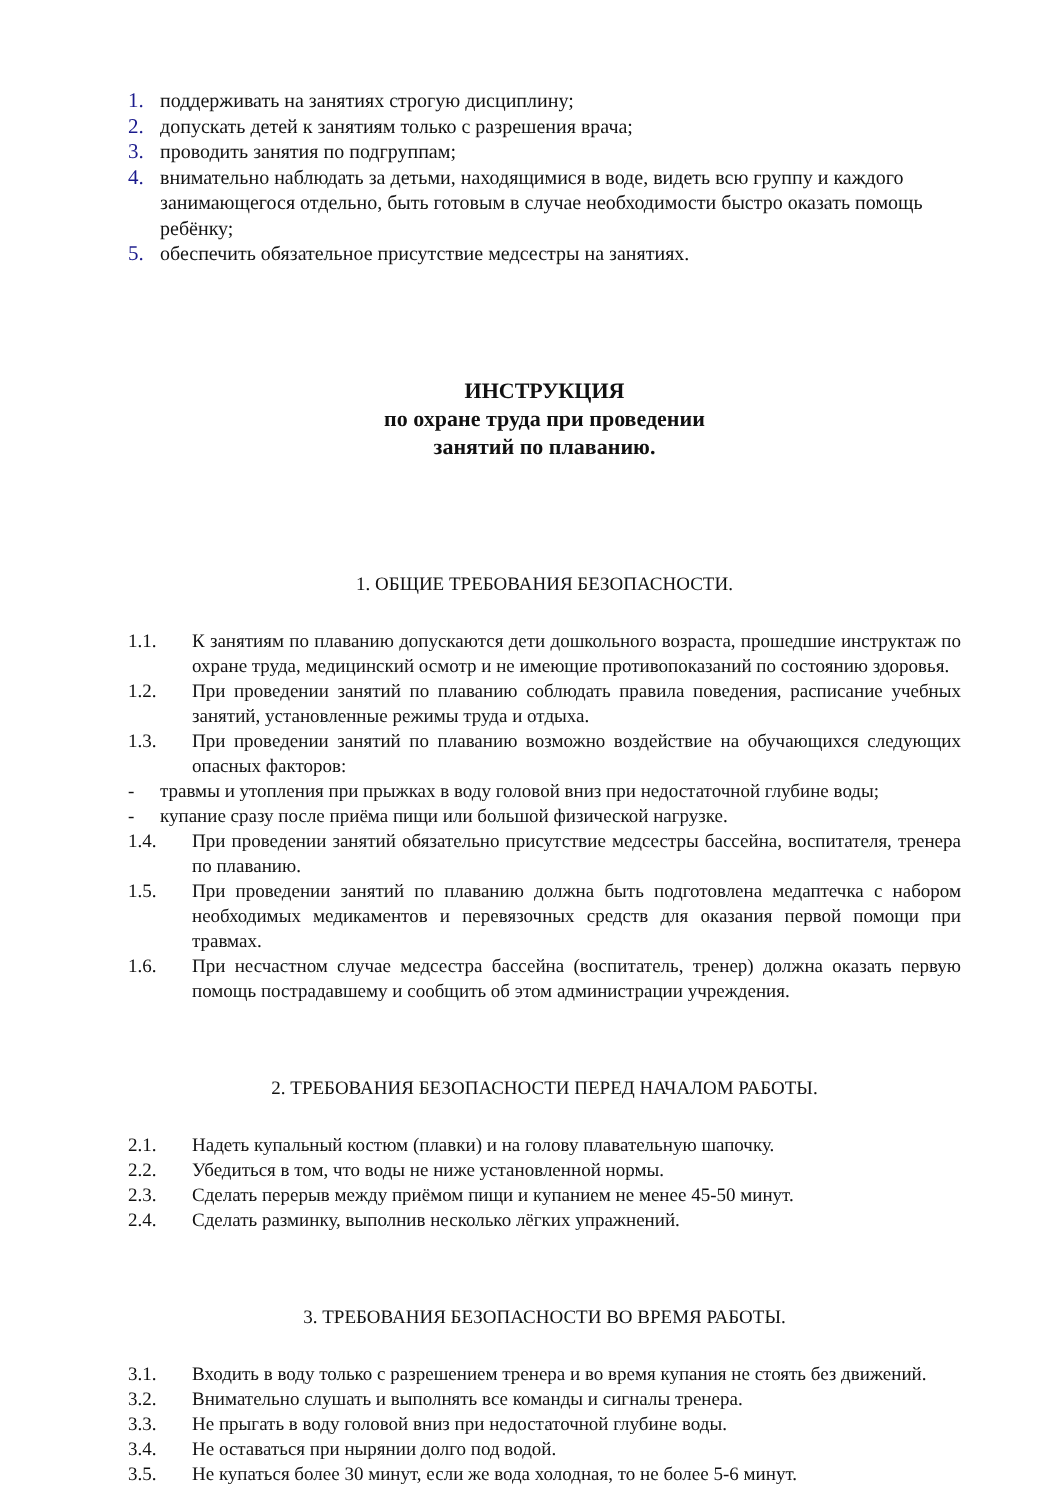1. поддерживать на занятиях строгую дисциплину;
2. допускать детей к занятиям только с разрешения врача;
3. проводить занятия по подгруппам;
4. внимательно наблюдать за детьми, находящимися в воде, видеть всю группу и каждого занимающегося отдельно, быть готовым в случае необходимости быстро оказать помощь ребёнку;
5. обеспечить обязательное присутствие медсестры на занятиях.
ИНСТРУКЦИЯ
по охране труда при проведении
занятий по плаванию.
1. ОБЩИЕ ТРЕБОВАНИЯ БЕЗОПАСНОСТИ.
1.1. К занятиям по плаванию допускаются дети дошкольного возраста, прошедшие инструктаж по охране труда, медицинский осмотр и не имеющие противопоказаний по состоянию здоровья.
1.2. При проведении занятий по плаванию соблюдать правила поведения, расписание учебных занятий, установленные режимы труда и отдыха.
1.3. При проведении занятий по плаванию возможно воздействие на обучающихся следующих опасных факторов:
- травмы и утопления при прыжках в воду головой вниз при недостаточной глубине воды;
- купание сразу после приёма пищи или большой физической нагрузке.
1.4. При проведении занятий обязательно присутствие медсестры бассейна, воспитателя, тренера по плаванию.
1.5. При проведении занятий по плаванию должна быть подготовлена медаптечка с набором необходимых медикаментов и перевязочных средств для оказания первой помощи при травмах.
1.6. При несчастном случае медсестра бассейна (воспитатель, тренер) должна оказать первую помощь пострадавшему и сообщить об этом администрации учреждения.
2. ТРЕБОВАНИЯ БЕЗОПАСНОСТИ ПЕРЕД НАЧАЛОМ РАБОТЫ.
2.1. Надеть купальный костюм (плавки) и на голову плавательную шапочку.
2.2. Убедиться в том, что воды не ниже установленной нормы.
2.3. Сделать перерыв между приёмом пищи и купанием не менее 45-50 минут.
2.4. Сделать разминку, выполнив несколько лёгких упражнений.
3. ТРЕБОВАНИЯ БЕЗОПАСНОСТИ ВО ВРЕМЯ РАБОТЫ.
3.1. Входить в воду только с разрешением тренера и во время купания не стоять без движений.
3.2. Внимательно слушать и выполнять все команды и сигналы тренера.
3.3. Не прыгать в воду головой вниз при недостаточной глубине воды.
3.4. Не оставаться при нырянии долго под водой.
3.5. Не купаться более 30 минут, если же вода холодная, то не более 5-6 минут.